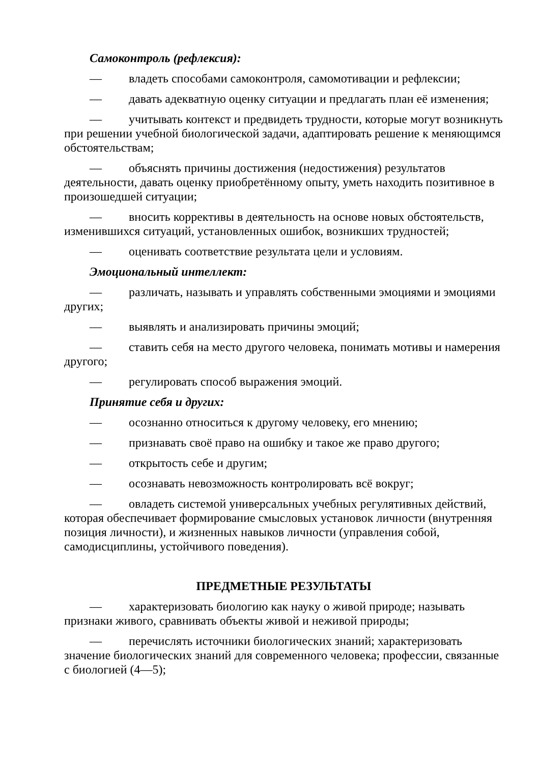Самоконтроль (рефлексия):
— владеть способами самоконтроля, самомотивации и рефлексии;
— давать адекватную оценку ситуации и предлагать план её изменения;
— учитывать контекст и предвидеть трудности, которые могут возникнуть при решении учебной биологической задачи, адаптировать решение к меняющимся обстоятельствам;
— объяснять причины достижения (недостижения) результатов деятельности, давать оценку приобретённому опыту, уметь находить позитивное в произошедшей ситуации;
— вносить коррективы в деятельность на основе новых обстоятельств, изменившихся ситуаций, установленных ошибок, возникших трудностей;
— оценивать соответствие результата цели и условиям.
Эмоциональный интеллект:
— различать, называть и управлять собственными эмоциями и эмоциями других;
— выявлять и анализировать причины эмоций;
— ставить себя на место другого человека, понимать мотивы и намерения другого;
— регулировать способ выражения эмоций.
Принятие себя и других:
— осознанно относиться к другому человеку, его мнению;
— признавать своё право на ошибку и такое же право другого;
— открытость себе и другим;
— осознавать невозможность контролировать всё вокруг;
— овладеть системой универсальных учебных регулятивных действий, которая обеспечивает формирование смысловых установок личности (внутренняя позиция личности), и жизненных навыков личности (управления собой, самодисциплины, устойчивого поведения).
ПРЕДМЕТНЫЕ РЕЗУЛЬТАТЫ
— характеризовать биологию как науку о живой природе; называть признаки живого, сравнивать объекты живой и неживой природы;
— перечислять источники биологических знаний; характеризовать значение биологических знаний для современного человека; профессии, связанные с биологией (4—5);